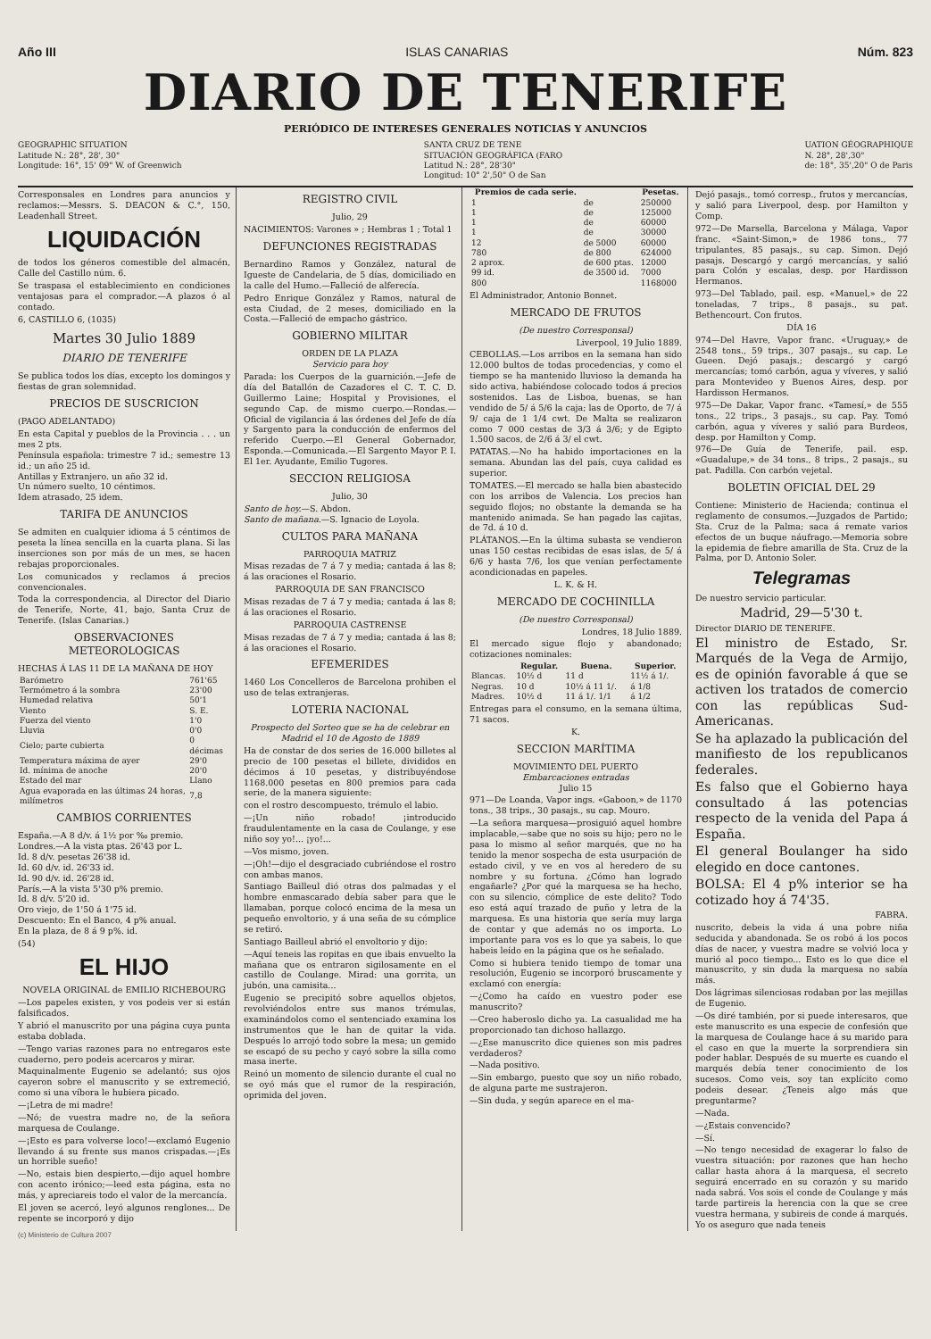Año III ISLAS CANARIAS Núm. 823
DIARIO DE TENERIFE
PERIÓDICO DE INTERESES GENERALES NOTICIAS Y ANUNCIOS
GEOGRAPHIC SITUATION
Latitude N.: 28°, 28', 30"
Longitude: 16°, 15' 09" W. of Greenwich
SANTA CRUZ DE TENE
SITUACIÓN GEOGRÁFICA (FARO
Latitud N.: 28°, 28'30"
Longitud: 10° 2',50" O de San
UATION GÉOGRAPHIQUE
N. 28°, 28',30"
de: 18°, 35',20" O de Paris
Corresponsales en Londres para anuncios y reclamos:—Messrs. S. DEACON & C.°, 150, Leadenhall Street.
LIQUIDACIÓN
de todos los géneros comestible del almacén, Calle del Castillo núm. 6.
Se traspasa el establecimiento en condiciones ventajosas para el comprador.—A plazos ó al contado.
6, CASTILLO 6, (1035)
Martes 30 Julio 1889
DIARIO DE TENERIFE
Se publica todos los días, excepto los domingos y fiestas de gran solemnidad.
PRECIOS DE SUSCRICION
(PAGO ADELANTADO)
En esta Capital y pueblos de la Provincia . . . un mes 2 pts.
Península española: trimestre 7 id.; semestre 13 id.; un año 25 id.
Antillas y Extranjero. un año 32 id.
Un número suelto, 10 céntimos.
Idem atrasado, 25 idem.
TARIFA DE ANUNCIOS
Se admiten en cualquier idioma á 5 céntimos de peseta la línea sencilla en la cuarta plana. Si las inserciones son por más de un mes, se hacen rebajas proporcionales.
Los comunicados y reclamos á precios convencionales.
Toda la correspondencia, al Director del Diario de Tenerife, Norte, 41, bajo, Santa Cruz de Tenerife. (Islas Canarias.)
OBSERVACIONES METEOROLOGICAS
HECHAS Á LAS 11 DE LA MAÑANA DE HOY
| Barómetro | 761'65 |
| Termómetro á la sombra | 23'00 |
| Humedad relativa | 50'1 |
| Viento | S. E. |
| Fuerza del viento | 1'0 |
| Lluvia | 0'0 |
| Cielo; parte cubierta | 0 décimas |
| Temperatura máxima de ayer | 29'0 |
| Id. mínima de anoche | 20'0 |
| Estado del mar | Llano |
| Agua evaporada en las últimas 24 horas, milímetros | 7,8 |
CAMBIOS CORRIENTES
España.—A 8 d/v. á 1½ por ‰ premio.
Londres.—A la vista ptas. 26'43 por L.
Id. 8 d/v. pesetas 26'38 id.
Id. 60 d/v. id. 26'33 id.
Id. 90 d/v. id. 26'28 id.
París.—A la vista 5'30 p% premio.
Id. 8 d/v. 5'20 id.
Oro viejo, de 1'50 á 1'75 id.
Descuento: En el Banco, 4 p% anual.
En la plaza, de 8 á 9 p%. id.
(54)
EL HIJO
NOVELA ORIGINAL de EMILIO RICHEBOURG
—Los papeles existen, y vos podeis ver si están falsificados.
Y abrió el manuscrito por una página cuya punta estaba doblada.
—Tengo varias razones para no entregaros este cuaderno, pero podeis acercaros y mirar.
Maquinalmente Eugenio se adelantó; sus ojos cayeron sobre el manuscrito y se extremeció, como si una víbora le hubiera picado.
—¡Letra de mi madre!
—Nó; de vuestra madre no, de la señora marquesa de Coulange.
—¡Esto es para volverse loco!—exclamó Eugenio llevando á su frente sus manos crispadas.—¡Es un horrible sueño!
—No, estais bien despierto,—dijo aquel hombre con acento irónico;—leed esta página, esta no más, y apreciareis todo el valor de la mercancía.
El joven se acercó, leyó algunos renglones... De repente se incorporó y dijo
REGISTRO CIVIL
Julio, 29
NACIMIENTOS: Varones » ; Hembras 1 ; Total 1
DEFUNCIONES REGISTRADAS
Bernardino Ramos y González, natural de Igueste de Candelaria, de 5 días, domiciliado en la calle del Humo.—Falleció de alferecía.
Pedro Enrique González y Ramos, natural de esta Ciudad, de 2 meses, domiciliado en la Costa.—Falleció de empacho gástrico.
GOBIERNO MILITAR
ORDEN DE LA PLAZA
Servicio para hoy
Parada: los Cuerpos de la guarnición.—Jefe de día del Batallón de Cazadores el C. T. C. D. Guillermo Laine; Hospital y Provisiones, el segundo Cap. de mismo cuerpo.—Rondas.—Oficial de vigilancia á las órdenes del Jefe de día y Sargento para la conducción de enfermos del referido Cuerpo.—El General Gobernador, Esponda.—Comunicada.—El Sargento Mayor P. I. El 1er. Ayudante, Emilio Tugores.
SECCION RELIGIOSA
Julio, 30
Santo de hoy.—S. Abdon.
Santo de mañana.—S. Ignacio de Loyola.
CULTOS PARA MAÑANA
PARROQUIA MATRIZ
Misas rezadas de 7 á 7 y media; cantada á las 8; á las oraciones el Rosario.
PARROQUIA DE SAN FRANCISCO
Misas rezadas de 7 á 7 y media; cantada á las 8; á las oraciones el Rosario.
PARROQUIA CASTRENSE
Misas rezadas de 7 á 7 y media; cantada á las 8; á las oraciones el Rosario.
EFEMERIDES
1460 Los Concelleros de Barcelona prohiben el uso de telas extranjeras.
LOTERIA NACIONAL
Prospecto del Sorteo que se ha de celebrar en Madrid el 10 de Agosto de 1889
Ha de constar de dos series de 16.000 billetes al precio de 100 pesetas el billete, divididos en décimos á 10 pesetas, y distribuyéndose 1168.000 pesetas en 800 premios para cada serie, de la manera siguiente:
con el rostro descompuesto, trémulo el labio.
—¡Un niño robado! ¡introducido fraudulentamente en la casa de Coulange, y ese niño soy yo!... ¡yo!...
—Vos mismo, joven.
—¡Oh!—dijo el desgraciado cubriéndose el rostro con ambas manos.
Santiago Bailleul dió otras dos palmadas y el hombre enmascarado debía saber para que le llamaban, porque colocó encima de la mesa un pequeño envoltorio, y á una seña de su cómplice se retiró.
Santiago Bailleul abrió el envoltorio y dijo:
—Aquí teneis las ropitas en que ibais envuelto la mañana que os entraron sigilosamente en el castillo de Coulange. Mirad: una gorrita, un jubón, una camisita...
Eugenio se precipitó sobre aquellos objetos, revolviéndolos entre sus manos trémulas, examinándolos como el sentenciado examina los instrumentos que le han de quitar la vida. Después lo arrojó todo sobre la mesa; un gemido se escapó de su pecho y cayó sobre la silla como masa inerte.
Reinó un momento de silencio durante el cual no se oyó más que el rumor de la respiración, oprimida del joven.
| Premios de cada serie. | | Pesetas. |
| --- | --- | --- |
| 1 | de | 250000 |
| 1 | de | 125000 |
| 1 | de | 60000 |
| 1 | de | 30000 |
| 12 | de 5000 | 60000 |
| 780 | de 800 | 624000 |
| 2 aprox. | de 600 ptas. | 12000 |
| 99 id. | de 3500 id. | 7000 |
| 800 | | 1168000 |
El Administrador, Antonio Bonnet.
MERCADO DE FRUTOS
(De nuestro Corresponsal)
Liverpool, 19 Julio 1889.
CEBOLLAS.—Los arribos en la semana han sido 12.000 bultos de todas procedencias, y como el tiempo se ha mantenido lluvioso la demanda ha sido activa, habiéndose colocado todos á precios sostenidos. Las de Lisboa, buenas, se han vendido de 5/ á 5/6 la caja; las de Oporto, de 7/ á 9/ caja de 1 1/4 cwt. De Malta se realizaron como 7 000 cestas de 3/3 á 3/6; y de Egipto 1.500 sacos, de 2/6 á 3/ el cwt.
PATATAS.—No ha habido importaciones en la semana. Abundan las del país, cuya calidad es superior.
TOMATES.—El mercado se halla bien abastecido con los arribos de Valencia. Los precios han seguido flojos; no obstante la demanda se ha mantenido animada. Se han pagado las cajitas, de 7d. á 10 d.
PLÁTANOS.—En la última subasta se vendieron unas 150 cestas recibidas de esas islas, de 5/ á 6/6 y hasta 7/6, los que venían perfectamente acondicionadas en papeles.
L. K. & H.
MERCADO DE COCHINILLA
(De nuestro Corresponsal)
Londres, 18 Julio 1889.
El mercado sigue flojo y abandonado; cotizaciones nominales:
| | Regular. | Buena. | Superior. |
| --- | --- | --- | --- |
| Blancas. | 10½ d | 11 d | 11½ á 1/. |
| Negras. | 10 d | 10½ á 11 1/. | á 1/8 |
| Madres. | 10½ d | 11 á 1/. 1/1 | á 1/2 |
Entregas para el consumo, en la semana última, 71 sacos.
K.
SECCION MARÍTIMA
MOVIMIENTO DEL PUERTO
Embarcaciones entradas
Julio 15
971—De Loanda, Vapor ings. «Gaboon,» de 1170 tons., 38 trips., 30 pasajs., su cap. Mouro.
—La señora marquesa—prosiguió aquel hombre implacable,—sabe que no sois su hijo; pero no le pasa lo mismo al señor marqués, que no ha tenido la menor sospecha de esta usurpación de estado civil, y ve en vos al heredero de su nombre y su fortuna. ¿Cómo han logrado engañarle? ¿Por qué la marquesa se ha hecho, con su silencio, cómplice de este delito? Todo eso está aquí trazado de puño y letra de la marquesa. Es una historia que sería muy larga de contar y que además no os importa. Lo importante para vos es lo que ya sabeis, lo que habeis leído en la página que os he señalado.
Como si hubiera tenido tiempo de tomar una resolución, Eugenio se incorporó bruscamente y exclamó con energía:
—¿Como ha caído en vuestro poder ese manuscrito?
—Creo haberoslo dicho ya. La casualidad me ha proporcionado tan dichoso hallazgo.
—¿Ese manuscrito dice quienes son mis padres verdaderos?
—Nada positivo.
—Sin embargo, puesto que soy un niño robado, de alguna parte me sustrajeron.
—Sin duda, y según aparece en el ma-
Dejó pasajs., tomó corresp., frutos y mercancías, y salió para Liverpool, desp. por Hamilton y Comp.
972—De Marsella, Barcelona y Málaga, Vapor franc. «Saint-Simon,» de 1986 tons., 77 tripulantes, 85 pasajs., su cap. Simon. Dejó pasajs. Descargó y cargó mercancías, y salió para Colón y escalas, desp. por Hardisson Hermanos.
973—Del Tablado, pail. esp. «Manuel,» de 22 toneladas, 7 trips., 8 pasajs., su pat. Bethencourt. Con frutos.
DÍA 16
974—Del Havre, Vapor franc. «Uruguay,» de 2548 tons., 59 trips., 307 pasajs., su cap. Le Gueen. Dejó pasajs.; descargó y cargó mercancías; tomó carbón, agua y víveres, y salió para Montevideo y Buenos Aires, desp. por Hardisson Hermanos.
975—De Dakar, Vapor franc. «Tamesí,» de 555 tons., 22 trips., 3 pasajs., su cap. Pay. Tomó carbón, agua y víveres y salió para Burdeos, desp. por Hamilton y Comp.
976—De Guía de Tenerife, pail. esp. «Guadalupe,» de 34 tons., 8 trips., 2 pasajs., su pat. Padilla. Con carbón vejetal.
BOLETIN OFICIAL DEL 29
Contiene: Ministerio de Hacienda; continua el reglamento de consumos.—Juzgados de Partido; Sta. Cruz de la Palma; saca á remate varios efectos de un buque náufrago.—Memoria sobre la epidemia de fiebre amarilla de Sta. Cruz de la Palma, por D. Antonio Soler.
Telegramas
De nuestro servicio particular.
Madrid, 29—5'30 t.
Director DIARIO DE TENERIFE.
El ministro de Estado, Sr. Marqués de la Vega de Armijo, es de opinión favorable á que se activen los tratados de comercio con las repúblicas Sud-Americanas.
Se ha aplazado la publicación del manifiesto de los republicanos federales.
Es falso que el Gobierno haya consultado á las potencias respecto de la venida del Papa á España.
El general Boulanger ha sido elegido en doce cantones.
BOLSA: El 4 p% interior se ha cotizado hoy á 74'35.
FABRA.
nuscrito, debeis la vida á una pobre niña seducida y abandonada. Se os robó á los pocos días de nacer, y vuestra madre se volvió loca y murió al poco tiempo... Esto es lo que dice el manuscrito, y sin duda la marquesa no sabía más.
Dos lágrimas silenciosas rodaban por las mejillas de Eugenio.
—Os diré también, por si puede interesaros, que este manuscrito es una especie de confesión que la marquesa de Coulange hace á su marido para el caso en que la muerte la sorprendiera sin poder hablar. Después de su muerte es cuando el marqués debía tener conocimiento de los sucesos. Como veis, soy tan explícito como podeis desear. ¿Teneis algo más que preguntarme?
—Nada.
—¿Estais convencido?
—Sí.
—No tengo necesidad de exagerar lo falso de vuestra situación: por razones que han hecho callar hasta ahora á la marquesa, el secreto seguirá encerrado en su corazón y su marido nada sabrá. Vos sois el conde de Coulange y más tarde partireis la herencia con la que se cree vuestra hermana, y subireis de conde á marqués. Yo os aseguro que nada teneis
(c) Ministerio de Cultura 2007